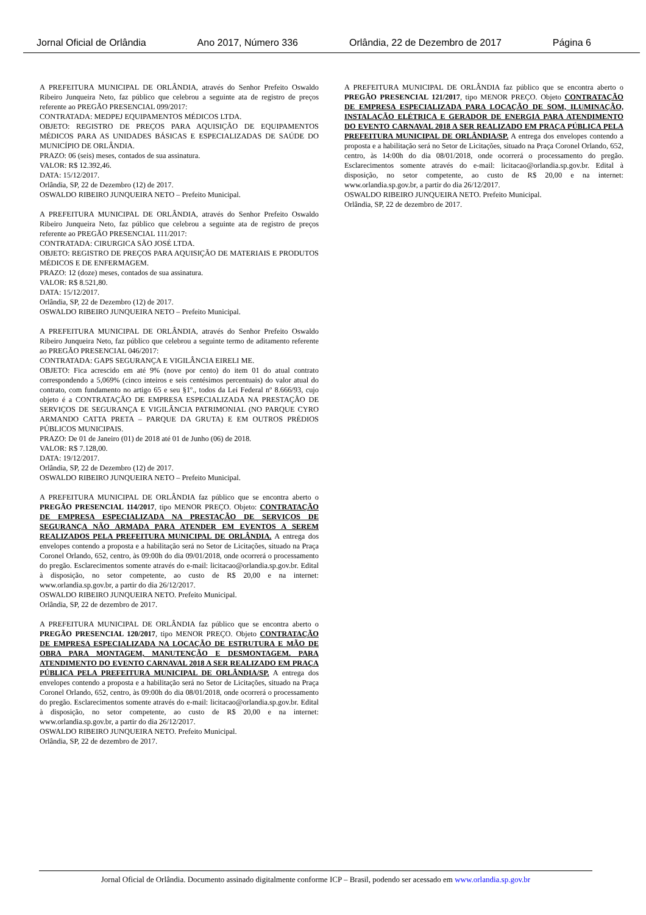Jornal Oficial de Orlândia Ano 2017, Número 336 Orlândia, 22 de Dezembro de 2017 Página 6
A PREFEITURA MUNICIPAL DE ORLÂNDIA, através do Senhor Prefeito Oswaldo Ribeiro Junqueira Neto, faz público que celebrou a seguinte ata de registro de preços referente ao PREGÃO PRESENCIAL 099/2017:
CONTRATADA: MEDPEJ EQUIPAMENTOS MÉDICOS LTDA.
OBJETO: REGISTRO DE PREÇOS PARA AQUISIÇÃO DE EQUIPAMENTOS MÉDICOS PARA AS UNIDADES BÁSICAS E ESPECIALIZADAS DE SAÚDE DO MUNICÍPIO DE ORLÂNDIA.
PRAZO: 06 (seis) meses, contados de sua assinatura.
VALOR: R$ 12.392,46.
DATA: 15/12/2017.
Orlândia, SP, 22 de Dezembro (12) de 2017.
OSWALDO RIBEIRO JUNQUEIRA NETO – Prefeito Municipal.
A PREFEITURA MUNICIPAL DE ORLÂNDIA, através do Senhor Prefeito Oswaldo Ribeiro Junqueira Neto, faz público que celebrou a seguinte ata de registro de preços referente ao PREGÃO PRESENCIAL 111/2017:
CONTRATADA: CIRURGICA SÃO JOSÉ LTDA.
OBJETO: REGISTRO DE PREÇOS PARA AQUISIÇÃO DE MATERIAIS E PRODUTOS MÉDICOS E DE ENFERMAGEM.
PRAZO: 12 (doze) meses, contados de sua assinatura.
VALOR: R$ 8.521,80.
DATA: 15/12/2017.
Orlândia, SP, 22 de Dezembro (12) de 2017.
OSWALDO RIBEIRO JUNQUEIRA NETO – Prefeito Municipal.
A PREFEITURA MUNICIPAL DE ORLÂNDIA, através do Senhor Prefeito Oswaldo Ribeiro Junqueira Neto, faz público que celebrou a seguinte termo de aditamento referente ao PREGÃO PRESENCIAL 046/2017:
CONTRATADA: GAPS SEGURANÇA E VIGILÂNCIA EIRELI ME.
OBJETO: Fica acrescido em até 9% (nove por cento) do item 01 do atual contrato correspondendo a 5,069% (cinco inteiros e seis centésimos percentuais) do valor atual do contrato, com fundamento no artigo 65 e seu §1º., todos da Lei Federal nº 8.666/93, cujo objeto é a CONTRATAÇÃO DE EMPRESA ESPECIALIZADA NA PRESTAÇÃO DE SERVIÇOS DE SEGURANÇA E VIGILÂNCIA PATRIMONIAL (NO PARQUE CYRO ARMANDO CATTA PRETA – PARQUE DA GRUTA) E EM OUTROS PRÉDIOS PÚBLICOS MUNICIPAIS.
PRAZO: De 01 de Janeiro (01) de 2018 até 01 de Junho (06) de 2018.
VALOR: R$ 7.128,00.
DATA: 19/12/2017.
Orlândia, SP, 22 de Dezembro (12) de 2017.
OSWALDO RIBEIRO JUNQUEIRA NETO – Prefeito Municipal.
A PREFEITURA MUNICIPAL DE ORLÂNDIA faz público que se encontra aberto o PREGÃO PRESENCIAL 114/2017, tipo MENOR PREÇO. Objeto: CONTRATAÇÃO DE EMPRESA ESPECIALIZADA NA PRESTAÇÃO DE SERVIÇOS DE SEGURANÇA NÃO ARMADA PARA ATENDER EM EVENTOS A SEREM REALIZADOS PELA PREFEITURA MUNICIPAL DE ORLÂNDIA. A entrega dos envelopes contendo a proposta e a habilitação será no Setor de Licitações, situado na Praça Coronel Orlando, 652, centro, às 09:00h do dia 09/01/2018, onde ocorrerá o processamento do pregão. Esclarecimentos somente através do e-mail: licitacao@orlandia.sp.gov.br. Edital à disposição, no setor competente, ao custo de R$ 20,00 e na internet: www.orlandia.sp.gov.br, a partir do dia 26/12/2017.
OSWALDO RIBEIRO JUNQUEIRA NETO. Prefeito Municipal.
Orlândia, SP, 22 de dezembro de 2017.
A PREFEITURA MUNICIPAL DE ORLÂNDIA faz público que se encontra aberto o PREGÃO PRESENCIAL 120/2017, tipo MENOR PREÇO. Objeto CONTRATAÇÃO DE EMPRESA ESPECIALIZADA NA LOCAÇÃO DE ESTRUTURA E MÃO DE OBRA PARA MONTAGEM, MANUTENÇÃO E DESMONTAGEM. PARA ATENDIMENTO DO EVENTO CARNAVAL 2018 A SER REALIZADO EM PRAÇA PÚBLICA PELA PREFEITURA MUNICIPAL DE ORLÂNDIA/SP. A entrega dos envelopes contendo a proposta e a habilitação será no Setor de Licitações, situado na Praça Coronel Orlando, 652, centro, às 09:00h do dia 08/01/2018, onde ocorrerá o processamento do pregão. Esclarecimentos somente através do e-mail: licitacao@orlandia.sp.gov.br. Edital à disposição, no setor competente, ao custo de R$ 20,00 e na internet: www.orlandia.sp.gov.br, a partir do dia 26/12/2017.
OSWALDO RIBEIRO JUNQUEIRA NETO. Prefeito Municipal.
Orlândia, SP, 22 de dezembro de 2017.
A PREFEITURA MUNICIPAL DE ORLÂNDIA faz público que se encontra aberto o PREGÃO PRESENCIAL 121/2017, tipo MENOR PREÇO. Objeto CONTRATAÇÃO DE EMPRESA ESPECIALIZADA PARA LOCAÇÃO DE SOM, ILUMINAÇÃO, INSTALAÇÃO ELÉTRICA E GERADOR DE ENERGIA PARA ATENDIMENTO DO EVENTO CARNAVAL 2018 A SER REALIZADO EM PRAÇA PÚBLICA PELA PREFEITURA MUNICIPAL DE ORLÂNDIA/SP. A entrega dos envelopes contendo a proposta e a habilitação será no Setor de Licitações, situado na Praça Coronel Orlando, 652, centro, às 14:00h do dia 08/01/2018, onde ocorrerá o processamento do pregão. Esclarecimentos somente através do e-mail: licitacao@orlandia.sp.gov.br. Edital à disposição, no setor competente, ao custo de R$ 20,00 e na internet: www.orlandia.sp.gov.br, a partir do dia 26/12/2017.
OSWALDO RIBEIRO JUNQUEIRA NETO. Prefeito Municipal.
Orlândia, SP, 22 de dezembro de 2017.
Jornal Oficial de Orlândia. Documento assinado digitalmente conforme ICP – Brasil, podendo ser acessado em www.orlandia.sp.gov.br